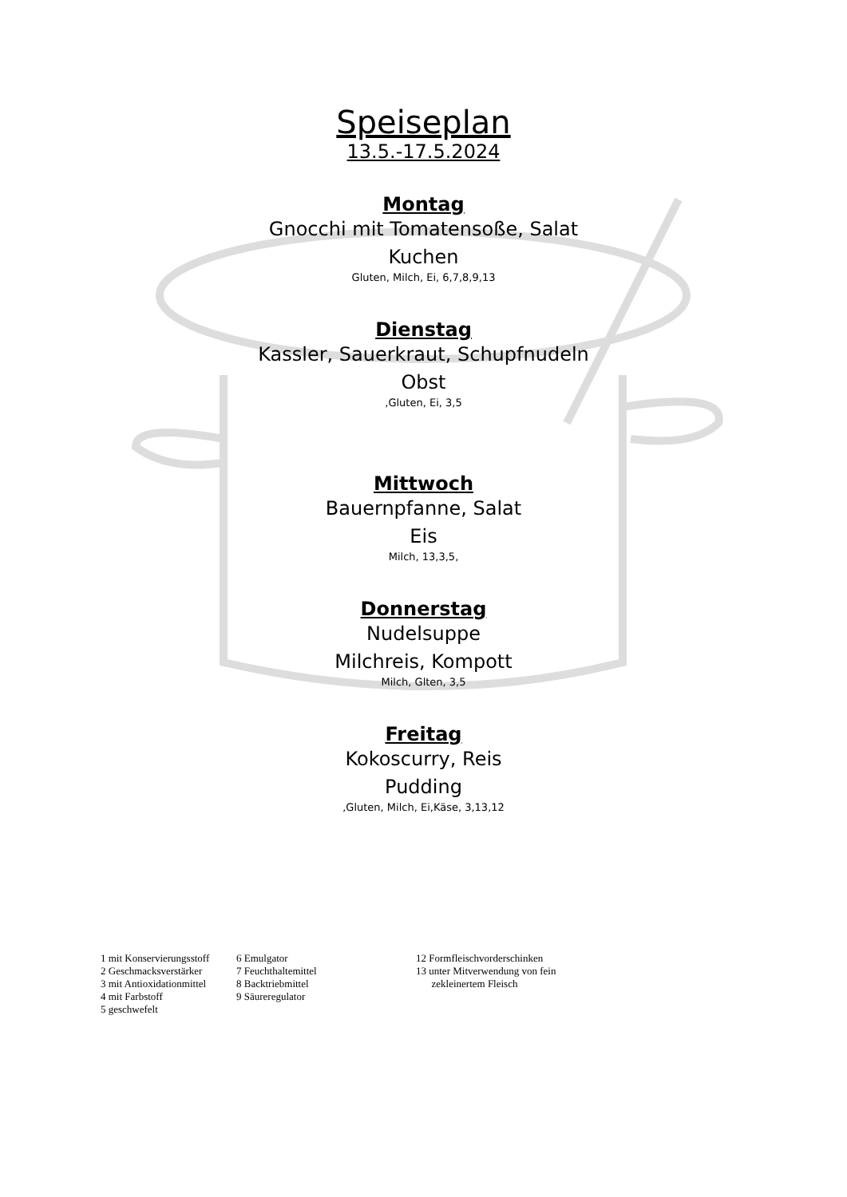Speiseplan
13.5.-17.5.2024
Montag
Gnocchi mit Tomatensoße, Salat
Kuchen
Gluten, Milch, Ei, 6,7,8,9,13
Dienstag
Kassler, Sauerkraut, Schupfnudeln
Obst
,Gluten, Ei, 3,5
Mittwoch
Bauernpfanne, Salat
Eis
Milch, 13,3,5,
Donnerstag
Nudelsuppe
Milchreis, Kompott
Milch, Glten, 3,5
Freitag
Kokoscurry, Reis
Pudding
,Gluten, Milch, Ei,Käse, 3,13,12
1 mit Konservierungsstoff
2 Geschmacksverstärker
3 mit Antioxidationmittel
4 mit Farbstoff
5 geschwefelt
6 Emulgator
7 Feuchthaltemittel
8 Backtriebmittel
9 Säureregulator
12 Formfleischvorderschinken
13 unter Mitverwendung von fein
zekleinertem Fleisch